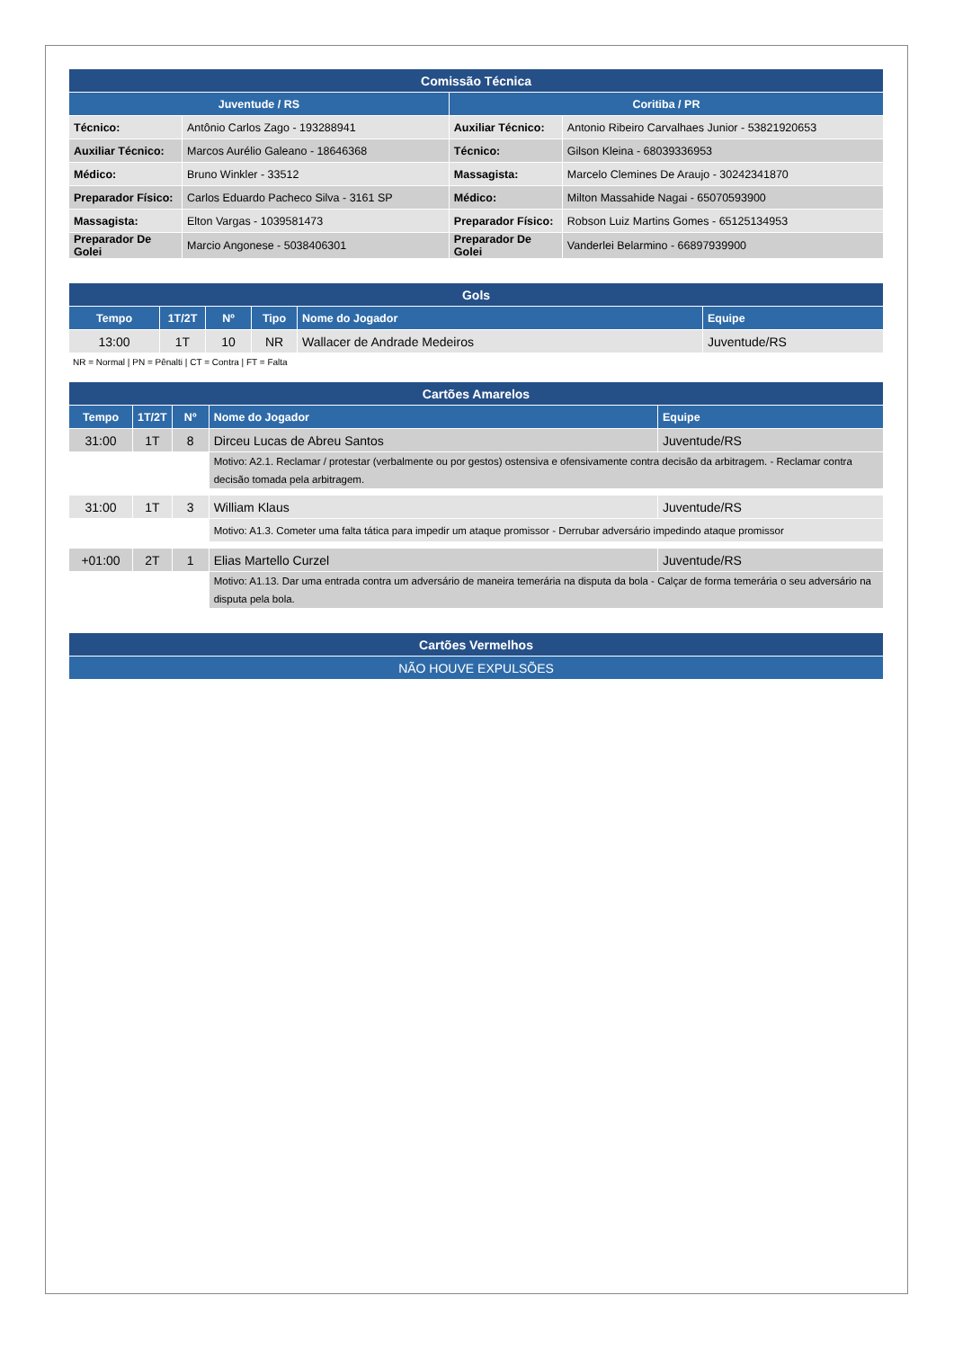| Comissão Técnica | | | |
| Juventude / RS | | Coritiba / PR | |
| Técnico: | Antônio Carlos Zago - 193288941 | Auxiliar Técnico: | Antonio Ribeiro Carvalhaes Junior - 53821920653 |
| Auxiliar Técnico: | Marcos Aurélio Galeano - 18646368 | Técnico: | Gilson Kleina - 68039336953 |
| Médico: | Bruno Winkler - 33512 | Massagista: | Marcelo Clemines De Araujo - 30242341870 |
| Preparador Físico: | Carlos Eduardo Pacheco Silva - 3161 SP | Médico: | Milton Massahide Nagai - 65070593900 |
| Massagista: | Elton Vargas - 1039581473 | Preparador Físico: | Robson Luiz Martins Gomes - 65125134953 |
| Preparador De Golei | Marcio Angonese - 5038406301 | Preparador De Golei | Vanderlei Belarmino - 66897939900 |
| Gols | | | | | |
| Tempo | 1T/2T | Nº | Tipo | Nome do Jogador | Equipe |
| 13:00 | 1T | 10 | NR | Wallacer de Andrade Medeiros | Juventude/RS |
NR = Normal | PN = Pênalti | CT = Contra | FT = Falta
| Cartões Amarelos | | | | |
| Tempo | 1T/2T | Nº | Nome do Jogador | Equipe |
| 31:00 | 1T | 8 | Dirceu Lucas de Abreu Santos | Juventude/RS |
| | | | Motivo: A2.1. Reclamar / protestar (verbalmente ou por gestos) ostensiva e ofensivamente contra decisão da arbitragem. - Reclamar contra decisão tomada pela arbitragem. | |
| 31:00 | 1T | 3 | William Klaus | Juventude/RS |
| | | | Motivo: A1.3. Cometer uma falta tática para impedir um ataque promissor - Derrubar adversário impedindo ataque promissor | |
| +01:00 | 2T | 1 | Elias Martello Curzel | Juventude/RS |
| | | | Motivo: A1.13. Dar uma entrada contra um adversário de maneira temerária na disputa da bola - Calçar de forma temerária o seu adversário na disputa pela bola. | |
| Cartões Vermelhos |
| NÃO HOUVE EXPULSÕES |